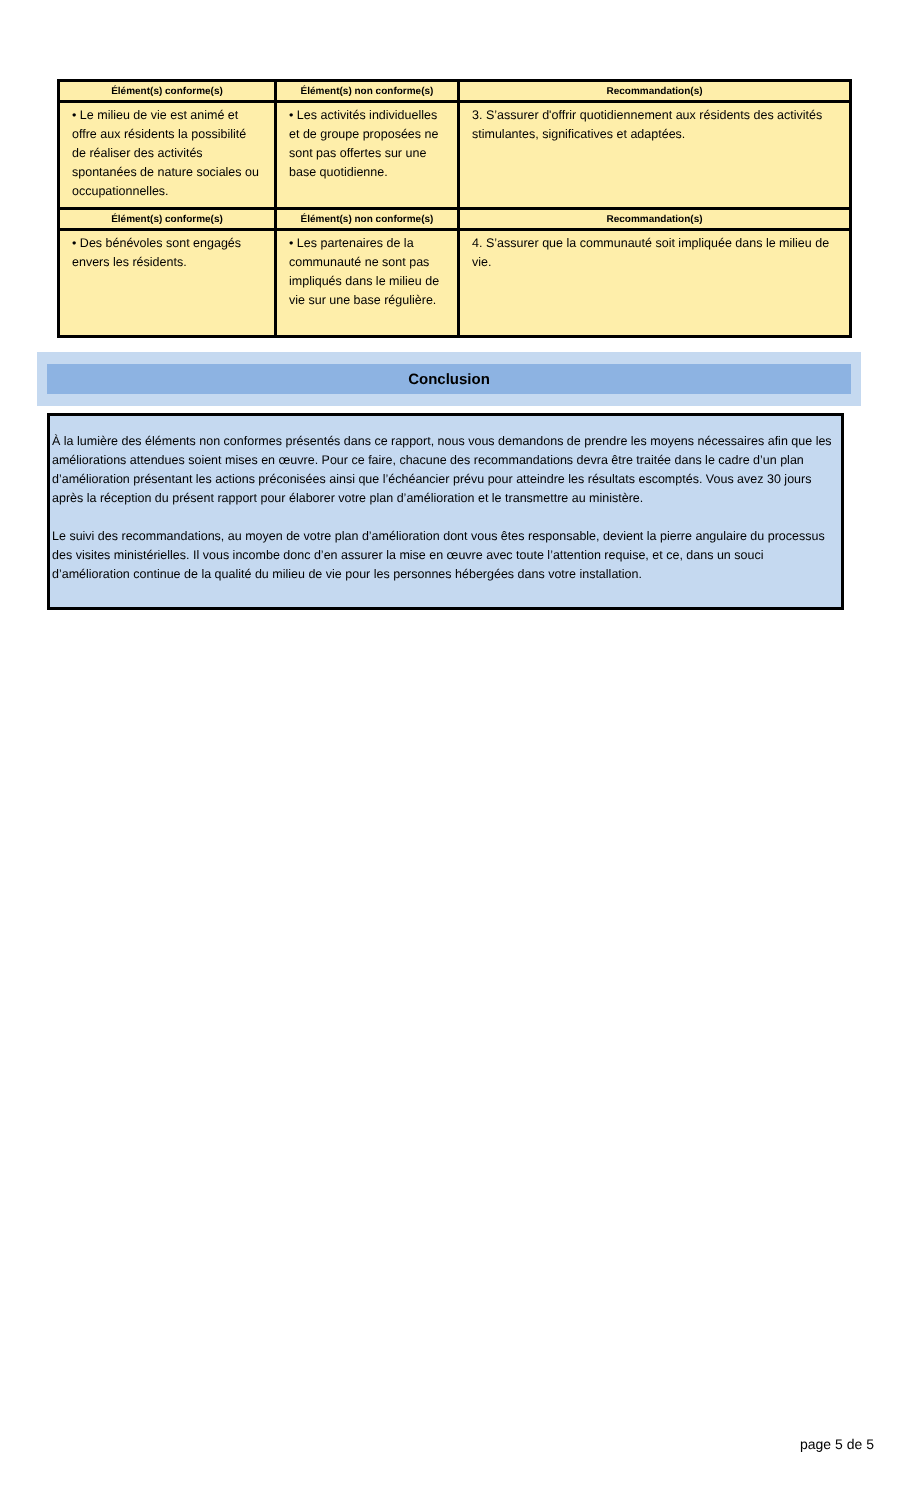| Élément(s) conforme(s) | Élément(s) non conforme(s) | Recommandation(s) |
| --- | --- | --- |
| • Le milieu de vie est animé et offre aux résidents la possibilité de réaliser des activités spontanées de nature sociales ou occupationnelles. | • Les activités individuelles et de groupe proposées ne sont pas offertes sur une base quotidienne. | 3. S’assurer d'offrir quotidiennement aux résidents des activités stimulantes, significatives et adaptées. |
| Élément(s) conforme(s) | Élément(s) non conforme(s) | Recommandation(s) |
| • Des bénévoles sont engagés envers les résidents. | • Les partenaires de la communauté ne sont pas impliqués dans le milieu de vie sur une base régulière. | 4. S’assurer que la communauté soit impliquée dans le milieu de vie. |
Conclusion
À la lumière des éléments non conformes présentés dans ce rapport, nous vous demandons de prendre les moyens nécessaires afin que les améliorations attendues soient mises en œuvre. Pour ce faire, chacune des recommandations devra être traitée dans le cadre d’un plan d’amélioration présentant les actions préconisées ainsi que l’échéancier prévu pour atteindre les résultats escomptés. Vous avez 30 jours après la réception du présent rapport pour élaborer votre plan d’amélioration et le transmettre au ministère.
Le suivi des recommandations, au moyen de votre plan d’amélioration dont vous êtes responsable, devient la pierre angulaire du processus des visites ministérielles. Il vous incombe donc d’en assurer la mise en œuvre avec toute l’attention requise, et ce, dans un souci d’amélioration continue de la qualité du milieu de vie pour les personnes hébergées dans votre installation.
page 5 de 5